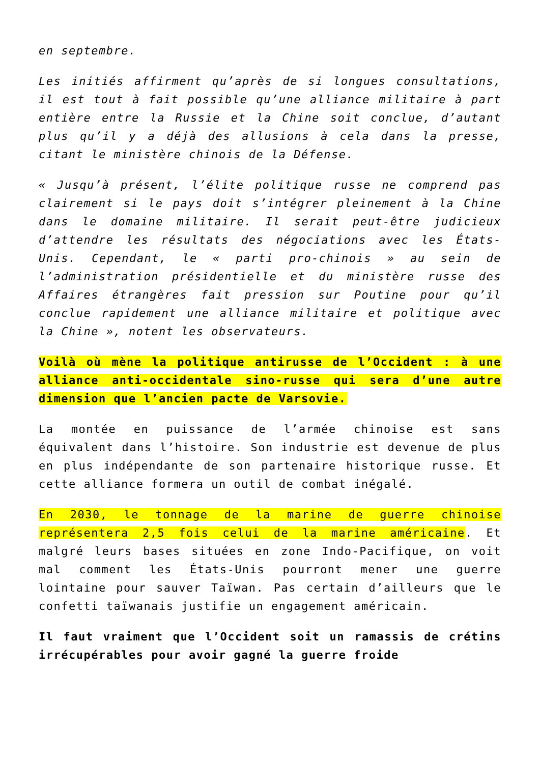en septembre.
Les initiés affirment qu’après de si longues consultations, il est tout à fait possible qu’une alliance militaire à part entière entre la Russie et la Chine soit conclue, d’autant plus qu’il y a déjà des allusions à cela dans la presse, citant le ministère chinois de la Défense.
« Jusqu’à présent, l’élite politique russe ne comprend pas clairement si le pays doit s’intégrer pleinement à la Chine dans le domaine militaire. Il serait peut-être judicieux d’attendre les résultats des négociations avec les États-Unis. Cependant, le « parti pro-chinois » au sein de l’administration présidentielle et du ministère russe des Affaires étrangères fait pression sur Poutine pour qu’il conclue rapidement une alliance militaire et politique avec la Chine », notent les observateurs.
Voilà où mène la politique antirusse de l’Occident : à une alliance anti-occidentale sino-russe qui sera d’une autre dimension que l’ancien pacte de Varsovie.
La montée en puissance de l’armée chinoise est sans équivalent dans l’histoire. Son industrie est devenue de plus en plus indépendante de son partenaire historique russe. Et cette alliance formera un outil de combat inégalé.
En 2030, le tonnage de la marine de guerre chinoise représentera 2,5 fois celui de la marine américaine. Et malgré leurs bases situées en zone Indo-Pacifique, on voit mal comment les États-Unis pourront mener une guerre lointaine pour sauver Taïwan. Pas certain d’ailleurs que le confetti taïwanais justifie un engagement américain.
Il faut vraiment que l’Occident soit un ramassis de crétins irrécupérables pour avoir gagné la guerre froide